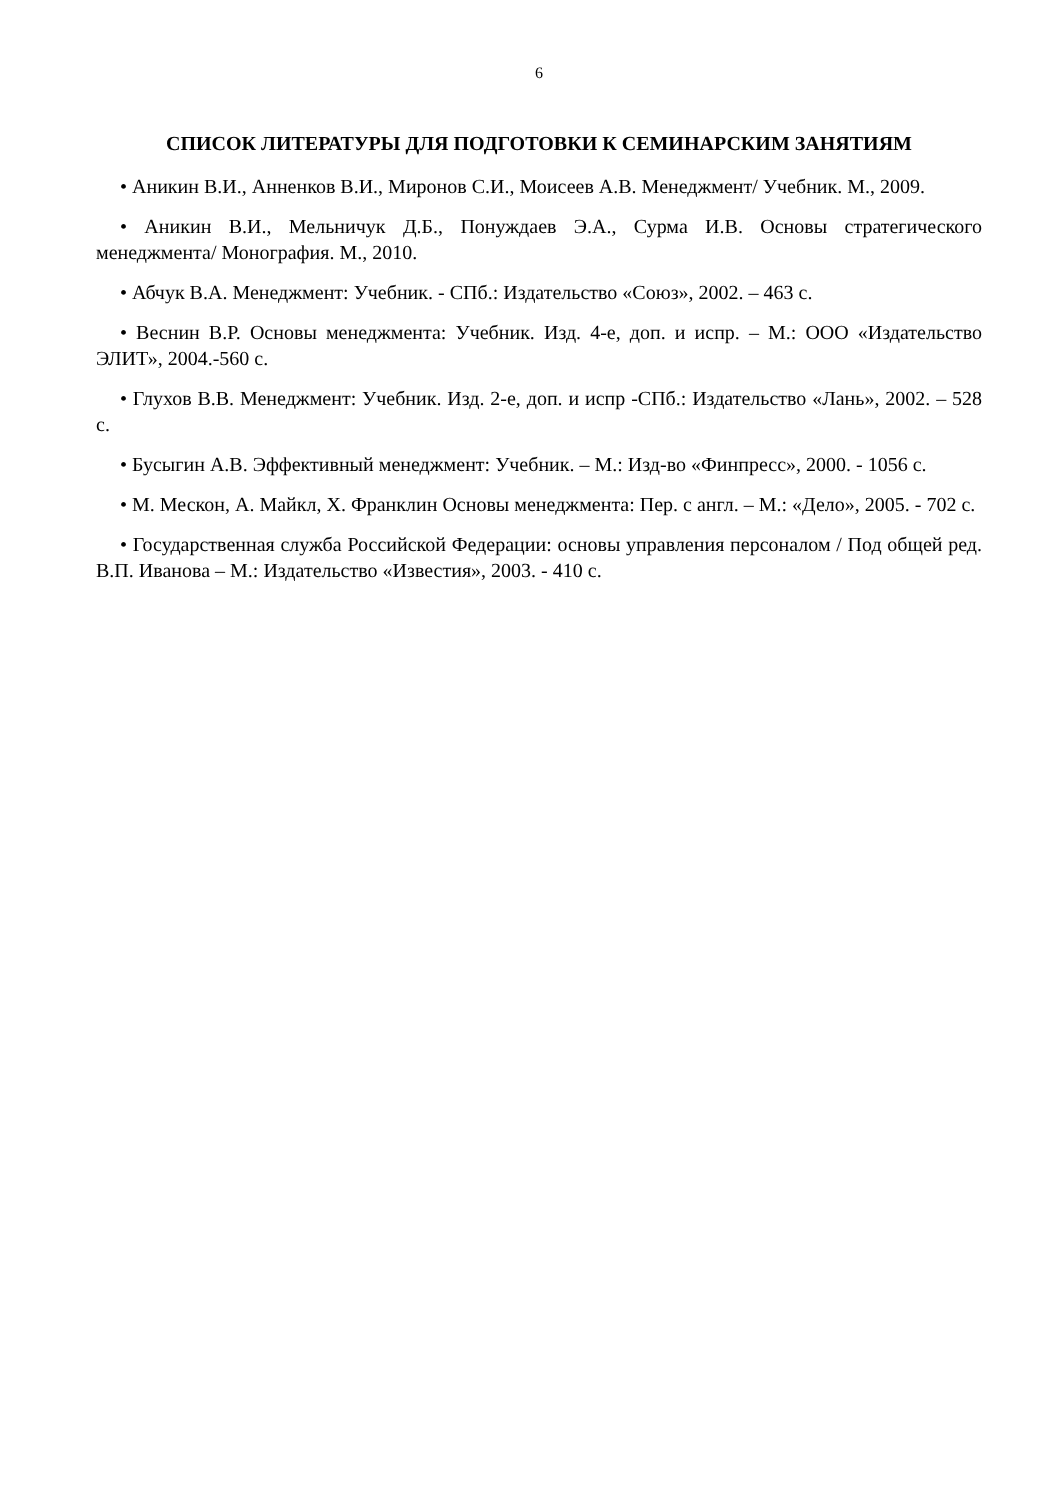6
СПИСОК ЛИТЕРАТУРЫ ДЛЯ ПОДГОТОВКИ К СЕМИНАРСКИМ ЗАНЯТИЯМ
• Аникин В.И., Анненков В.И., Миронов С.И., Моисеев А.В. Менеджмент/ Учебник. М., 2009.
• Аникин В.И., Мельничук Д.Б., Понуждаев Э.А., Сурма И.В. Основы стратегического менеджмента/ Монография. М., 2010.
• Абчук В.А. Менеджмент: Учебник. - СПб.: Издательство «Союз», 2002. – 463 с.
• Веснин В.Р. Основы менеджмента: Учебник. Изд. 4-е, доп. и испр. – М.: ООО «Издательство ЭЛИТ», 2004.-560 с.
• Глухов В.В. Менеджмент: Учебник. Изд. 2-е, доп. и испр -СПб.: Издательство «Лань», 2002. – 528 с.
• Бусыгин А.В. Эффективный менеджмент: Учебник. – М.: Изд-во «Финпресс», 2000. - 1056 с.
• М. Мескон, А. Майкл, Х. Франклин Основы менеджмента: Пер. с англ. – М.: «Дело», 2005. - 702 с.
• Государственная служба Российской Федерации: основы управления персоналом / Под общей ред. В.П. Иванова – М.: Издательство «Известия», 2003. - 410 с.